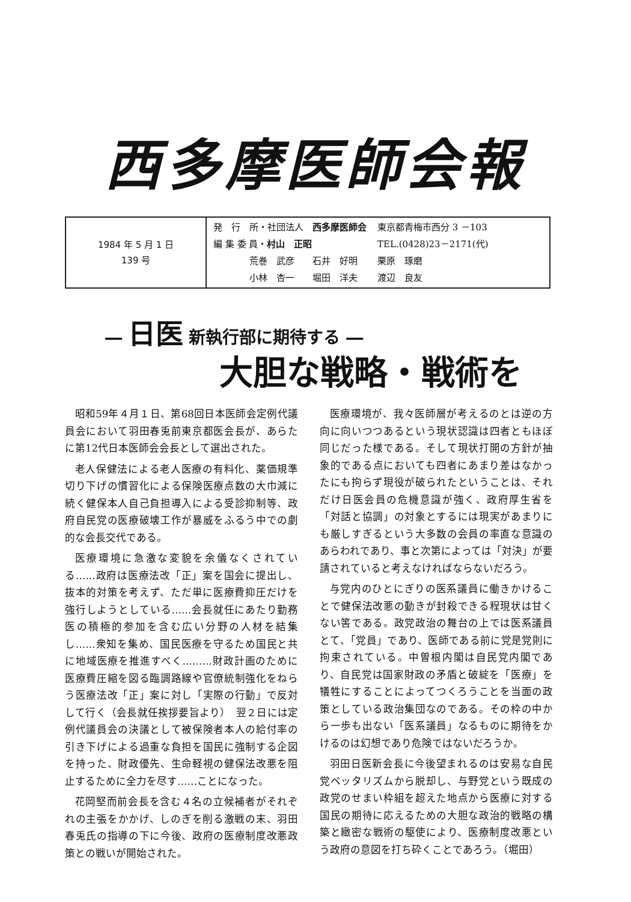西多摩医師会報
| 1984 年 5 月 1 日 139 号 | / 発 行 所・社団法人 西多摩医師会 / 東京都青梅市西分 3 －103 / / 編 集 委 員・ 村山 正昭 / TEL.(0428)23－2171(代) / / 荒巻 武彦 石井 好明 / 栗原 琢磨 / / 小林 杏一 堀田 洋夫 / 渡辺 良友 / |
― 日医 新執行部に期待する ―
大胆な戦略・戦術を
昭和59年４月１日、第68回日本医師会定例代議員会において羽田春兎前東京都医会長が、あらたに第12代日本医師会会長として選出された。
老人保健法による老人医療の有料化、薬価規準切り下げの慣習化による保険医療点数の大巾減に続く健保本人自己負担導入による受診抑制等、政府自民党の医療破壊工作が暴威をふるう中での劇的な会長交代である。
医療環境に急激な変貌を余儀なくされている……政府は医療法改「正」案を国会に提出し、抜本的対策を考えず、ただ単に医療費抑圧だけを強行しようとしている……会長就任にあたり勤務医の積極的参加を含む広い分野の人材を結集し……衆知を集め、国民医療を守るため国民と共に地域医療を推進すべく………財政計画のために医療費圧縮を図る臨調路線や官僚統制強化をねらう医療法改「正」案に対し「実際の行動」で反対して行く（会長就任挨拶要旨より）　翌２日には定例代議員会の決議として被保険者本人の給付率の引き下げによる過重な負担を国民に強制する企図を持った、財政優先、生命軽視の健保法改悪を阻止するために全力を尽す……ことになった。
花岡堅而前会長を含む４名の立候補者がそれぞれの主張をかかげ、しのぎを削る激戦の末、羽田春兎氏の指導の下に今後、政府の医療制度改悪政策との戦いが開始された。
医療環境が、我々医師層が考えるのとは逆の方向に向いつつあるという現状認識は四者ともほぼ同じだった様である。そして現状打開の方針が抽象的である点においても四者にあまり差はなかったにも拘らず現役が破られたということは、それだけ日医会員の危機意識が強く、政府厚生省を「対話と協調」の対象とするには現実があまりにも厳しすぎるという大多数の会員の率直な意識のあらわれであり、事と次第によっては「対決」が要請されていると考えなければならないだろう。
与党内のひとにぎりの医系議員に働きかけることで健保法改悪の動きが封殺できる程現状は甘くない筈である。政党政治の舞台の上では医系議員とて、「党員」であり、医師である前に党是党則に拘束されている。中曽根内閣は自民党内閣であり、自民党は国家財政の矛盾と破綻を「医療」を犠牲にすることによってつくろうことを当面の政策としている政治集団なのである。その枠の中から一歩も出ない「医系議員」なるものに期待をかけるのは幻想であり危険ではないだろうか。
羽田日医新会長に今後望まれるのは安易な自民党ベッタリズムから脱却し、与野党という既成の政党のせまい枠組を超えた地点から医療に対する国民の期待に応えるための大胆な政治的戦略の構築と緻密な戦術の駆使により、医療制度改悪という政府の意図を打ち砕くことであろう。（堀田）